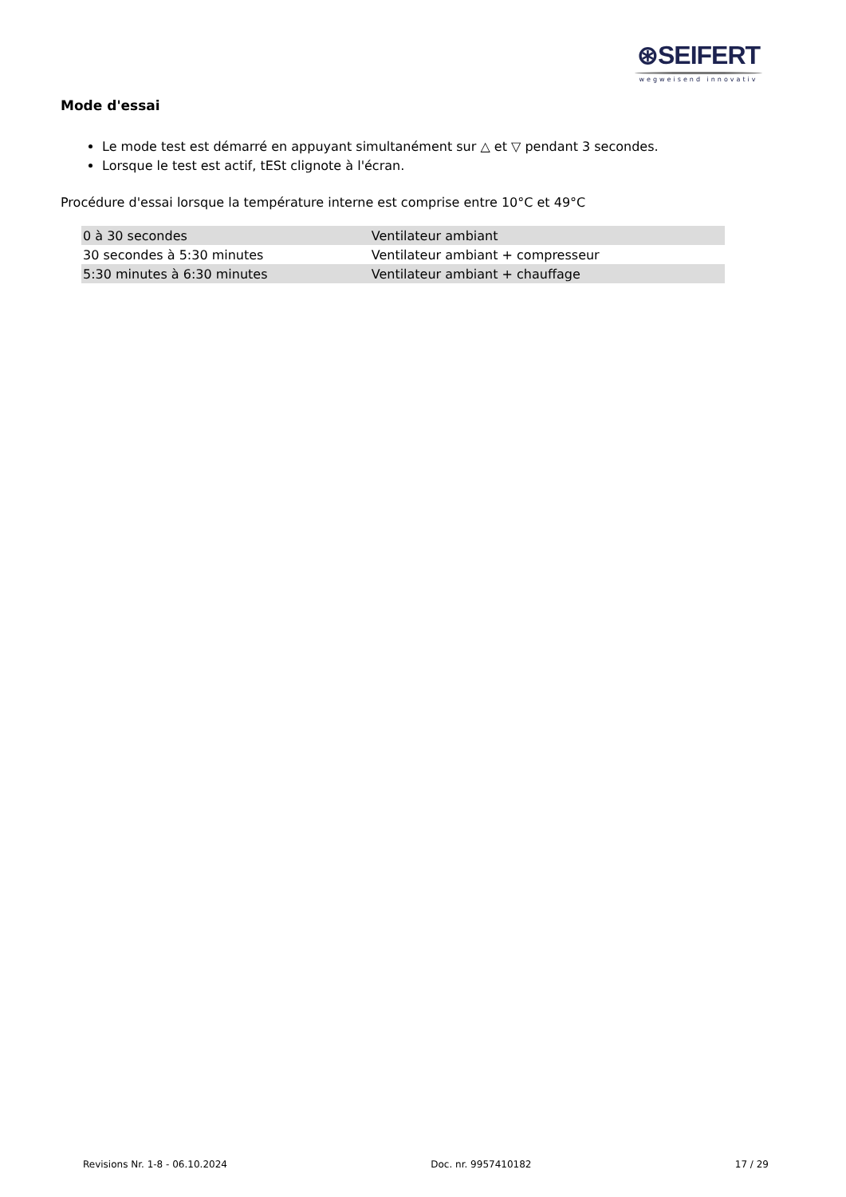⊛SEIFERT
wegweisend innovativ
Mode d'essai
Le mode test est démarré en appuyant simultanément sur △ et ▽ pendant 3 secondes.
Lorsque le test est actif, tESt clignote à l'écran.
Procédure d'essai lorsque la température interne est comprise entre 10°C et 49°C
| 0 à 30 secondes | Ventilateur ambiant |
| 30 secondes à 5:30 minutes | Ventilateur ambiant + compresseur |
| 5:30 minutes à 6:30 minutes | Ventilateur ambiant + chauffage |
Revisions Nr. 1-8 - 06.10.2024 Doc. nr. 9957410182 17 / 29